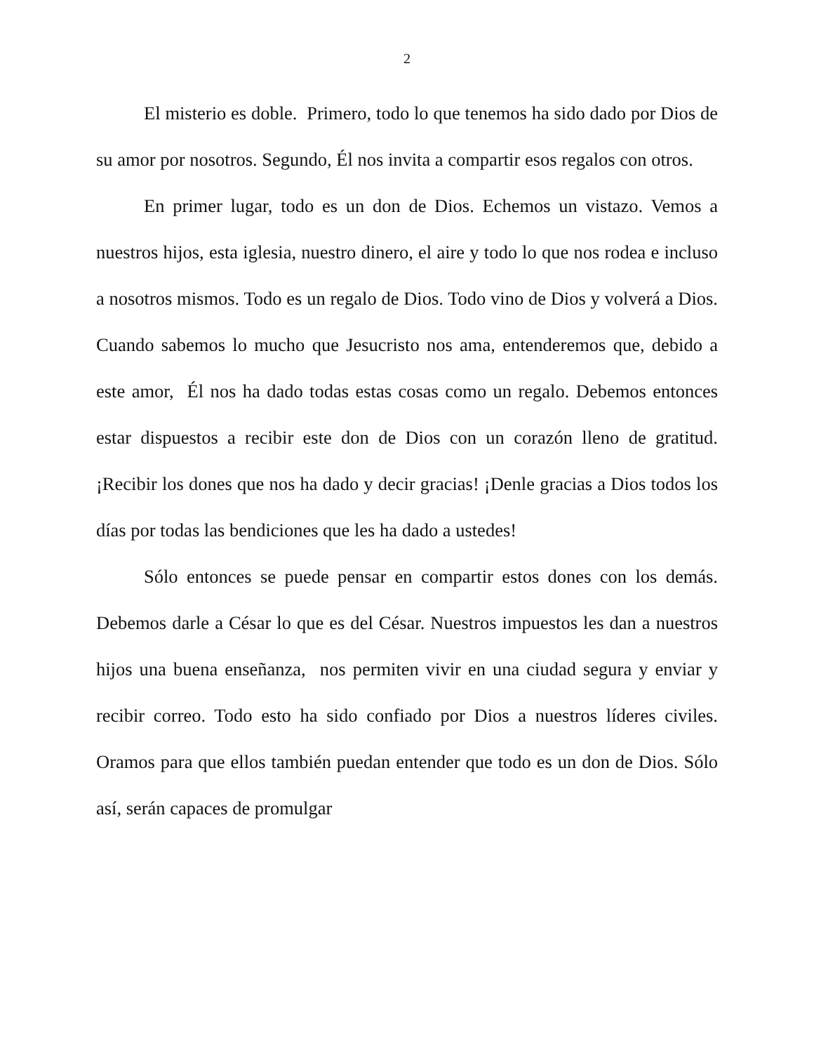2
El misterio es doble. Primero, todo lo que tenemos ha sido dado por Dios de su amor por nosotros. Segundo, Él nos invita a compartir esos regalos con otros.
En primer lugar, todo es un don de Dios. Echemos un vistazo. Vemos a nuestros hijos, esta iglesia, nuestro dinero, el aire y todo lo que nos rodea e incluso a nosotros mismos. Todo es un regalo de Dios. Todo vino de Dios y volverá a Dios. Cuando sabemos lo mucho que Jesucristo nos ama, entenderemos que, debido a este amor, Él nos ha dado todas estas cosas como un regalo. Debemos entonces estar dispuestos a recibir este don de Dios con un corazón lleno de gratitud. ¡Recibir los dones que nos ha dado y decir gracias! ¡Denle gracias a Dios todos los días por todas las bendiciones que les ha dado a ustedes!
Sólo entonces se puede pensar en compartir estos dones con los demás. Debemos darle a César lo que es del César. Nuestros impuestos les dan a nuestros hijos una buena enseñanza, nos permiten vivir en una ciudad segura y enviar y recibir correo. Todo esto ha sido confiado por Dios a nuestros líderes civiles. Oramos para que ellos también puedan entender que todo es un don de Dios. Sólo así, serán capaces de promulgar